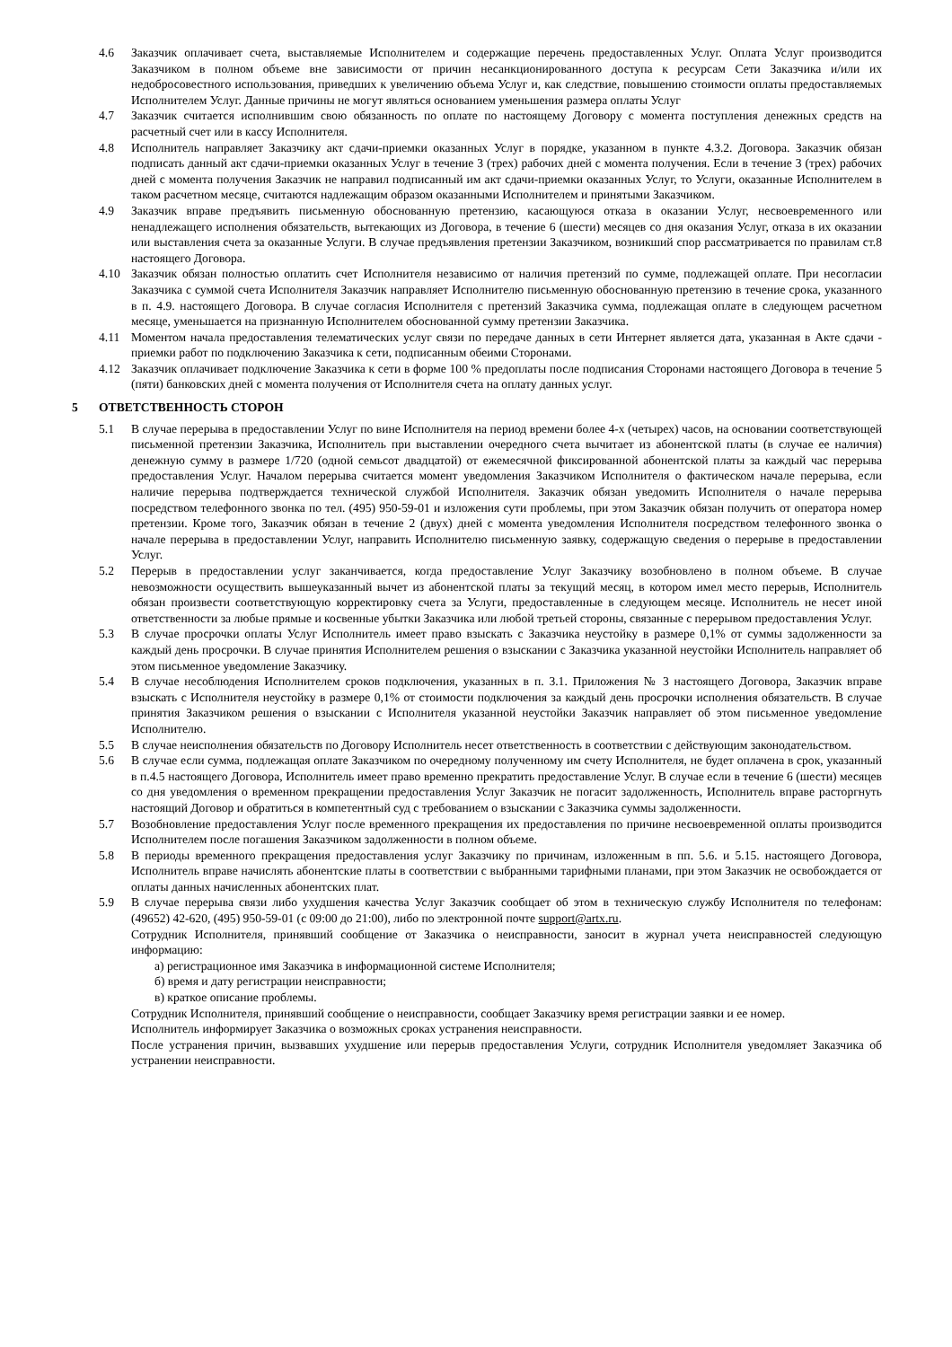4.6 Заказчик оплачивает счета, выставляемые Исполнителем и содержащие перечень предоставленных Услуг. Оплата Услуг производится Заказчиком в полном объеме вне зависимости от причин несанкционированного доступа к ресурсам Сети Заказчика и/или их недобросовестного использования, приведших к увеличению объема Услуг и, как следствие, повышению стоимости оплаты предоставляемых Исполнителем Услуг. Данные причины не могут являться основанием уменьшения размера оплаты Услуг
4.7 Заказчик считается исполнившим свою обязанность по оплате по настоящему Договору с момента поступления денежных средств на расчетный счет или в кассу Исполнителя.
4.8 Исполнитель направляет Заказчику акт сдачи-приемки оказанных Услуг в порядке, указанном в пункте 4.3.2. Договора. Заказчик обязан подписать данный акт сдачи-приемки оказанных Услуг в течение 3 (трех) рабочих дней с момента получения. Если в течение 3 (трех) рабочих дней с момента получения Заказчик не направил подписанный им акт сдачи-приемки оказанных Услуг, то Услуги, оказанные Исполнителем в таком расчетном месяце, считаются надлежащим образом оказанными Исполнителем и принятыми Заказчиком.
4.9 Заказчик вправе предъявить письменную обоснованную претензию, касающуюся отказа в оказании Услуг, несвоевременного или ненадлежащего исполнения обязательств, вытекающих из Договора, в течение 6 (шести) месяцев со дня оказания Услуг, отказа в их оказании или выставления счета за оказанные Услуги. В случае предъявления претензии Заказчиком, возникший спор рассматривается по правилам ст.8 настоящего Договора.
4.10 Заказчик обязан полностью оплатить счет Исполнителя независимо от наличия претензий по сумме, подлежащей оплате. При несогласии Заказчика с суммой счета Исполнителя Заказчик направляет Исполнителю письменную обоснованную претензию в течение срока, указанного в п. 4.9. настоящего Договора. В случае согласия Исполнителя с претензий Заказчика сумма, подлежащая оплате в следующем расчетном месяце, уменьшается на признанную Исполнителем обоснованной сумму претензии Заказчика.
4.11 Моментом начала предоставления телематических услуг связи по передаче данных в сети Интернет является дата, указанная в Акте сдачи - приемки работ по подключению Заказчика к сети, подписанным обеими Сторонами.
4.12 Заказчик оплачивает подключение Заказчика к сети в форме 100 % предоплаты после подписания Сторонами настоящего Договора в течение 5 (пяти) банковских дней с момента получения от Исполнителя счета на оплату данных услуг.
5 ОТВЕТСТВЕННОСТЬ СТОРОН
5.1 В случае перерыва в предоставлении Услуг по вине Исполнителя на период времени более 4-х (четырех) часов, на основании соответствующей письменной претензии Заказчика, Исполнитель при выставлении очередного счета вычитает из абонентской платы (в случае ее наличия) денежную сумму в размере 1/720 (одной семьсот двадцатой) от ежемесячной фиксированной абонентской платы за каждый час перерыва предоставления Услуг. Началом перерыва считается момент уведомления Заказчиком Исполнителя о фактическом начале перерыва, если наличие перерыва подтверждается технической службой Исполнителя. Заказчик обязан уведомить Исполнителя о начале перерыва посредством телефонного звонка по тел. (495) 950-59-01 и изложения сути проблемы, при этом Заказчик обязан получить от оператора номер претензии. Кроме того, Заказчик обязан в течение 2 (двух) дней с момента уведомления Исполнителя посредством телефонного звонка о начале перерыва в предоставлении Услуг, направить Исполнителю письменную заявку, содержащую сведения о перерыве в предоставлении Услуг.
5.2 Перерыв в предоставлении услуг заканчивается, когда предоставление Услуг Заказчику возобновлено в полном объеме. В случае невозможности осуществить вышеуказанный вычет из абонентской платы за текущий месяц, в котором имел место перерыв, Исполнитель обязан произвести соответствующую корректировку счета за Услуги, предоставленные в следующем месяце. Исполнитель не несет иной ответственности за любые прямые и косвенные убытки Заказчика или любой третьей стороны, связанные с перерывом предоставления Услуг.
5.3 В случае просрочки оплаты Услуг Исполнитель имеет право взыскать с Заказчика неустойку в размере 0,1% от суммы задолженности за каждый день просрочки. В случае принятия Исполнителем решения о взыскании с Заказчика указанной неустойки Исполнитель направляет об этом письменное уведомление Заказчику.
5.4 В случае несоблюдения Исполнителем сроков подключения, указанных в п. 3.1. Приложения № 3 настоящего Договора, Заказчик вправе взыскать с Исполнителя неустойку в размере 0,1% от стоимости подключения за каждый день просрочки исполнения обязательств. В случае принятия Заказчиком решения о взыскании с Исполнителя указанной неустойки Заказчик направляет об этом письменное уведомление Исполнителю.
5.5 В случае неисполнения обязательств по Договору Исполнитель несет ответственность в соответствии с действующим законодательством.
5.6 В случае если сумма, подлежащая оплате Заказчиком по очередному полученному им счету Исполнителя, не будет оплачена в срок, указанный в п.4.5 настоящего Договора, Исполнитель имеет право временно прекратить предоставление Услуг. В случае если в течение 6 (шести) месяцев со дня уведомления о временном прекращении предоставления Услуг Заказчик не погасит задолженность, Исполнитель вправе расторгнуть настоящий Договор и обратиться в компетентный суд с требованием о взыскании с Заказчика суммы задолженности.
5.7 Возобновление предоставления Услуг после временного прекращения их предоставления по причине несвоевременной оплаты производится Исполнителем после погашения Заказчиком задолженности в полном объеме.
5.8 В периоды временного прекращения предоставления услуг Заказчику по причинам, изложенным в пп. 5.6. и 5.15. настоящего Договора, Исполнитель вправе начислять абонентские платы в соответствии с выбранными тарифными планами, при этом Заказчик не освобождается от оплаты данных начисленных абонентских плат.
5.9 В случае перерыва связи либо ухудшения качества Услуг Заказчик сообщает об этом в техническую службу Исполнителя по телефонам: (49652) 42-620, (495) 950-59-01 (с 09:00 до 21:00), либо по электронной почте support@artx.ru.
Сотрудник Исполнителя, принявший сообщение от Заказчика о неисправности, заносит в журнал учета неисправностей следующую информацию:
а) регистрационное имя Заказчика в информационной системе Исполнителя;
б) время и дату регистрации неисправности;
в) краткое описание проблемы.
Сотрудник Исполнителя, принявший сообщение о неисправности, сообщает Заказчику время регистрации заявки и ее номер.
Исполнитель информирует Заказчика о возможных сроках устранения неисправности.
После устранения причин, вызвавших ухудшение или перерыв предоставления Услуги, сотрудник Исполнителя уведомляет Заказчика об устранении неисправности.